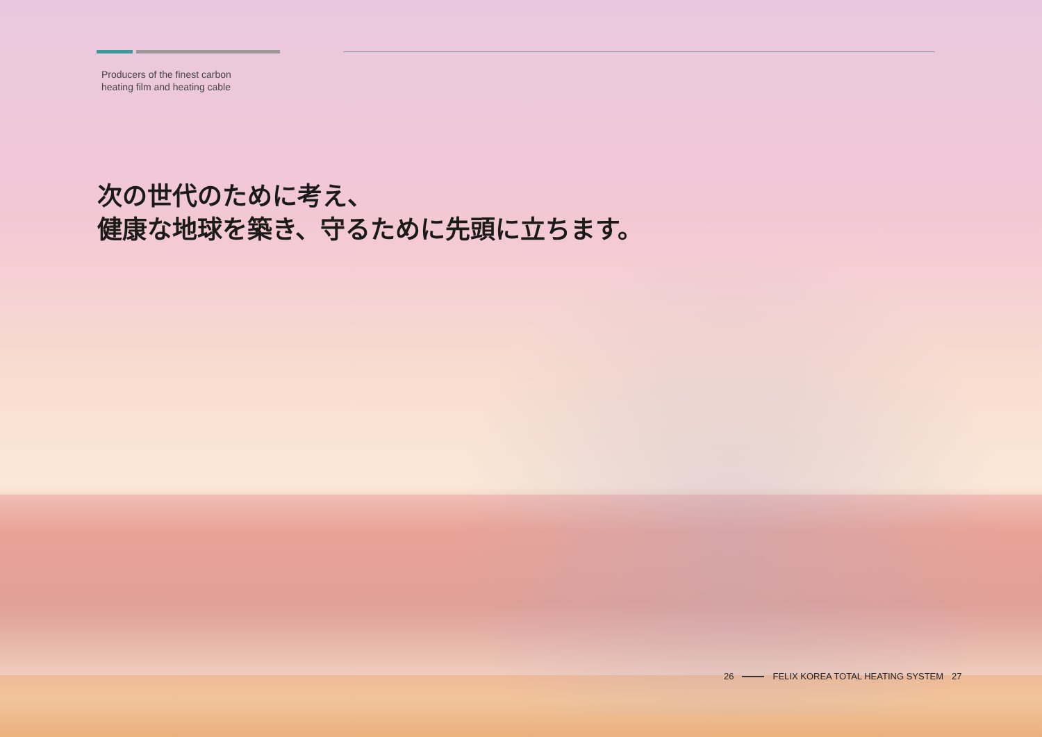Producers of the finest carbon
heating film and heating cable
次の世代のために考え、
健康な地球を築き、守るために先頭に立ちます。
26 FELIX KOREA TOTAL HEATING SYSTEM 27